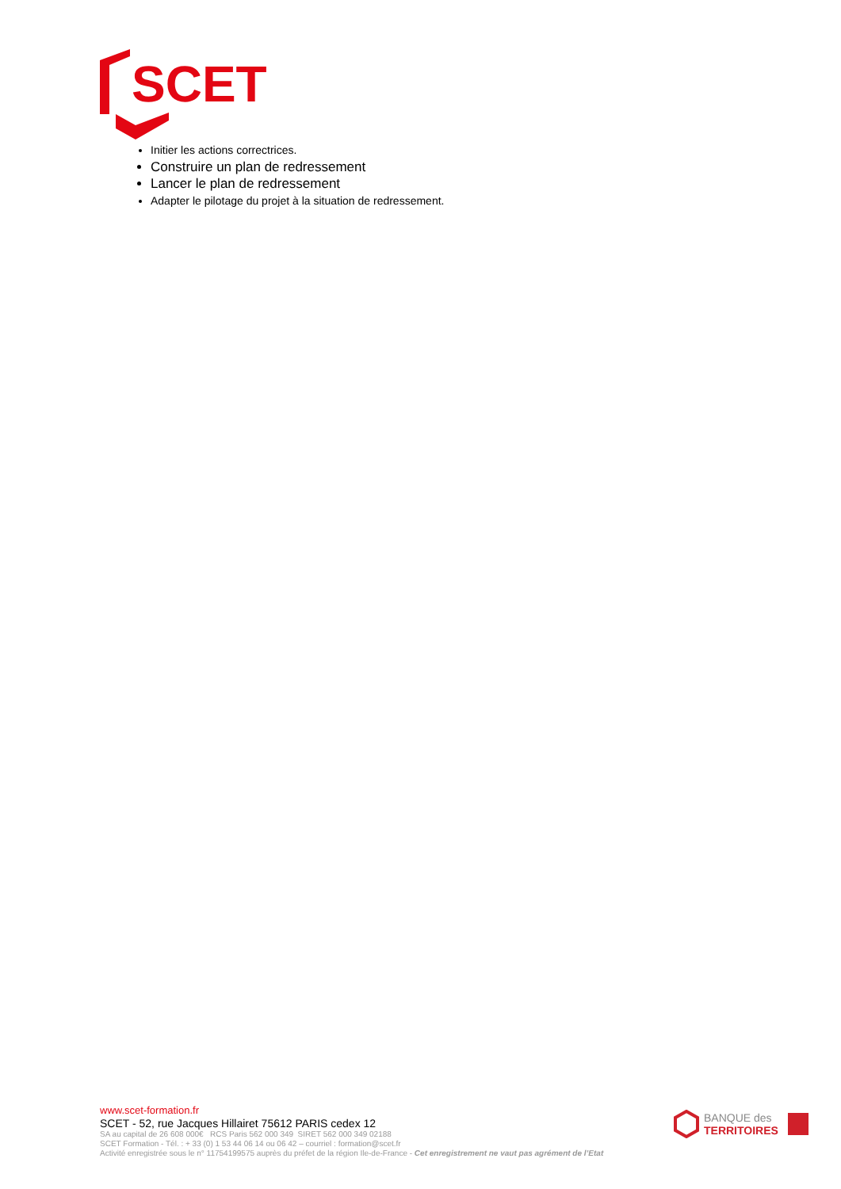SCET
Initier les actions correctrices.
Construire un plan de redressement
Lancer le plan de redressement
Adapter le pilotage du projet à la situation de redressement.
www.scet-formation.fr
SCET - 52, rue Jacques Hillairet 75612 PARIS cedex 12
SA au capital de 26 608 000€ RCS Paris 562 000 349 SIRET 562 000 349 02188
SCET Formation - Tél. : + 33 (0) 1 53 44 06 14 ou 06 42 – courriel : formation@scet.fr
Activité enregistrée sous le n° 11754199575 auprès du préfet de la région Ile-de-France - Cet enregistrement ne vaut pas agrément de l’Etat
BANQUE des
TERRITOIRES